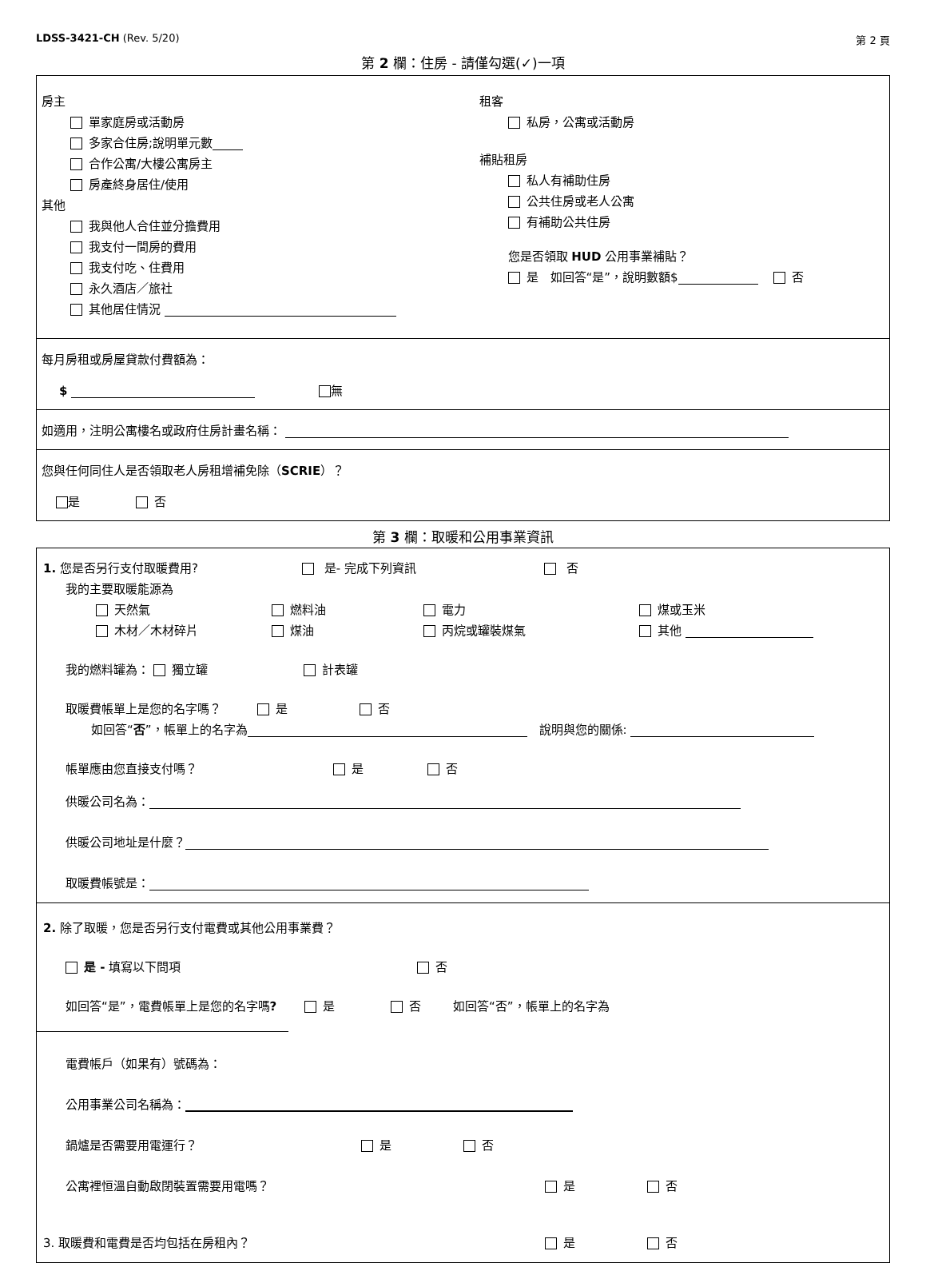LDSS-3421-CH (Rev. 5/20) 第 2 頁
第 2 欄：住房 - 請僅勾選(✓)一項
房主
單家庭房或活動房
多家合住房;說明單元數
合作公寓/大樓公寓房主
房產終身居住/使用
其他
我與他人合住並分擔費用
我支付一間房的費用
我支付吃、住費用
永久酒店／旅社
其他居住情況
租客
私房，公寓或活動房
補貼租房
私人有補助住房
公共住房或老人公寓
有補助公共住房
您是否領取 HUD 公用事業補貼？
是　如回答“是”，說明數額$　 否
每月房租或房屋貸款付費額為：
$ 無
如適用，注明公寓樓名或政府住房計畫名稱：
您與任何同住人是否領取老人房租增補免除（SCRIE）？
是 否
第 3 欄：取暖和公用事業資訊
1. 您是否另行支付取暖費用? 是- 完成下列資訊 否
我的主要取暖能源為
天然氣 燃料油 電力 煤或玉米
木材／木材碎片 煤油 丙烷或罐裝煤氣 其他
我的燃料罐為： 獨立罐 計表罐
取暖費帳單上是您的名字嗎？ 是 否
如回答“否”，帳單上的名字為　說明與您的關係:
帳單應由您直接支付嗎？ 是 否
供暖公司名為：
供暖公司地址是什麼？
取暖費帳號是：
2. 除了取暖，您是否另行支付電費或其他公用事業費？
是 - 填寫以下問項 否
如回答“是”，電費帳單上是您的名字嗎? 是 否 如回答“否”，帳單上的名字為
電費帳戶（如果有）號碼為：
公用事業公司名稱為：
鍋爐是否需要用電運行？ 是 否
公寓裡恒溫自動啟閉裝置需要用電嗎？ 是 否
3. 取暖費和電費是否均包括在房租內？ 是 否